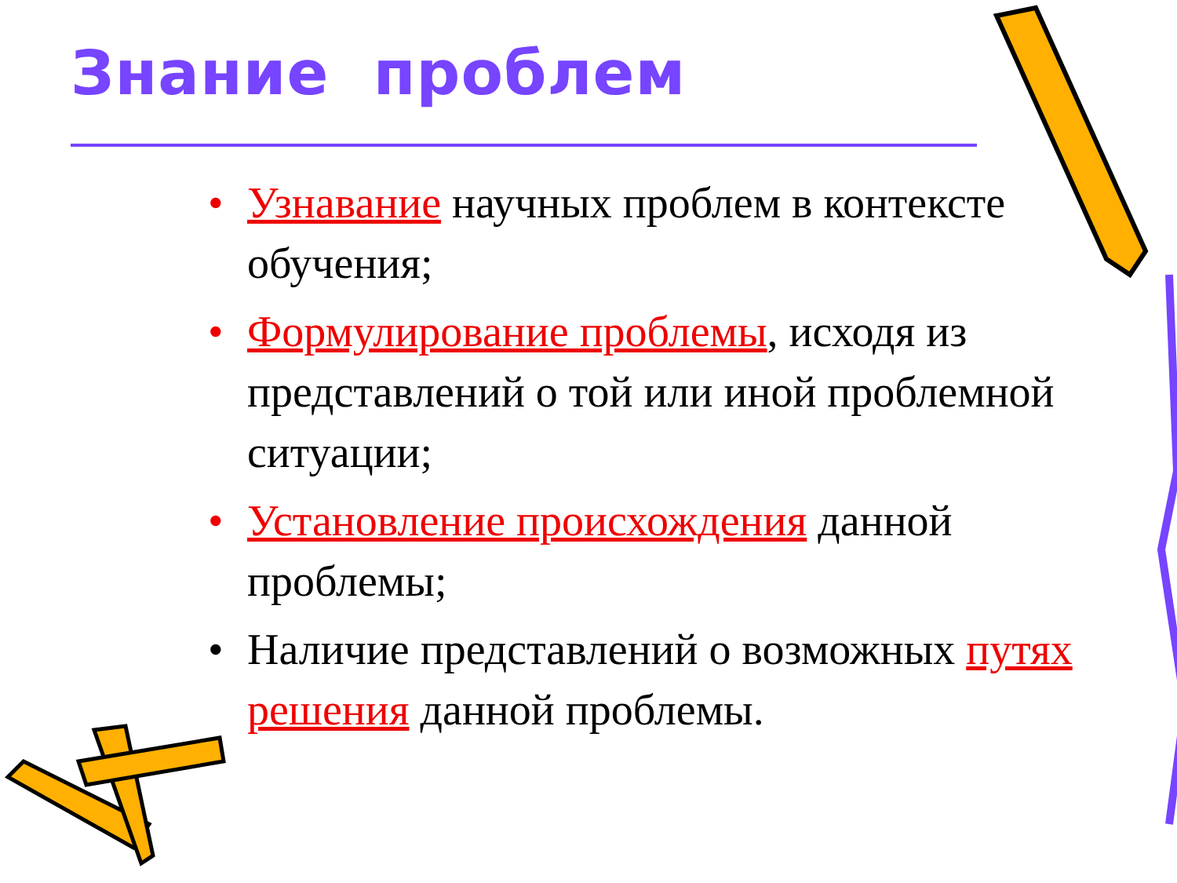Знание проблем
• Узнавание научных проблем в контексте обучения;
• Формулирование проблемы, исходя из представлений о той или иной проблемной ситуации;
• Установление происхождения данной проблемы;
• Наличие представлений о возможных путях решения данной проблемы.